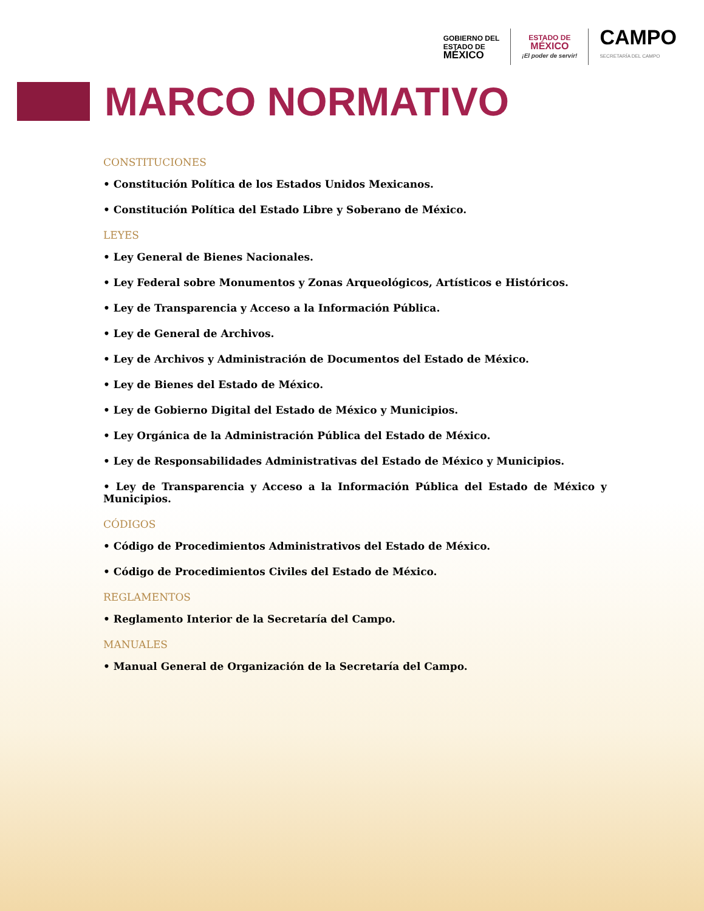GOBIERNO DEL
ESTADO DE
MÉXICO
ESTADO DE
MÉXICO
¡El poder de servir!
CAMPO
SECRETARÍA DEL CAMPO
MARCO NORMATIVO
CONSTITUCIONES
• Constitución Política de los Estados Unidos Mexicanos.
• Constitución Política del Estado Libre y Soberano de México.
LEYES
• Ley General de Bienes Nacionales.
• Ley Federal sobre Monumentos y Zonas Arqueológicos, Artísticos e Históricos.
• Ley de Transparencia y Acceso a la Información Pública.
• Ley de General de Archivos.
• Ley de Archivos y Administración de Documentos del Estado de México.
• Ley de Bienes del Estado de México.
• Ley de Gobierno Digital del Estado de México y Municipios.
• Ley Orgánica de la Administración Pública del Estado de México.
• Ley de Responsabilidades Administrativas del Estado de México y Municipios.
• Ley de Transparencia y Acceso a la Información Pública del Estado de México y Municipios.
CÓDIGOS
• Código de Procedimientos Administrativos del Estado de México.
• Código de Procedimientos Civiles del Estado de México.
REGLAMENTOS
• Reglamento Interior de la Secretaría del Campo.
MANUALES
• Manual General de Organización de la Secretaría del Campo.